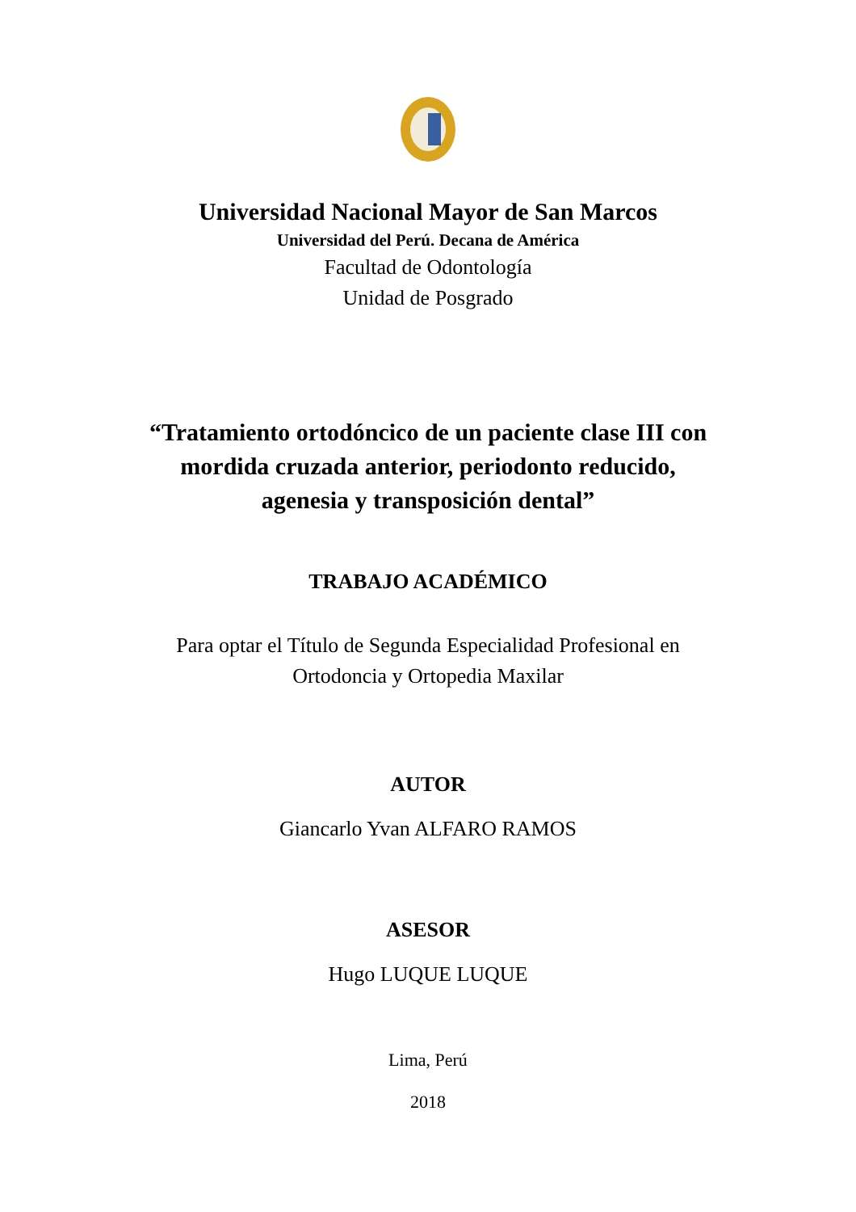Universidad Nacional Mayor de San Marcos
Universidad del Perú. Decana de América
Facultad de Odontología
Unidad de Posgrado
“Tratamiento ortodóncico de un paciente clase III con
mordida cruzada anterior, periodonto reducido,
agenesia y transposición dental”
TRABAJO ACADÉMICO
Para optar el Título de Segunda Especialidad Profesional en
Ortodoncia y Ortopedia Maxilar
AUTOR
Giancarlo Yvan ALFARO RAMOS
ASESOR
Hugo LUQUE LUQUE
Lima, Perú
2018